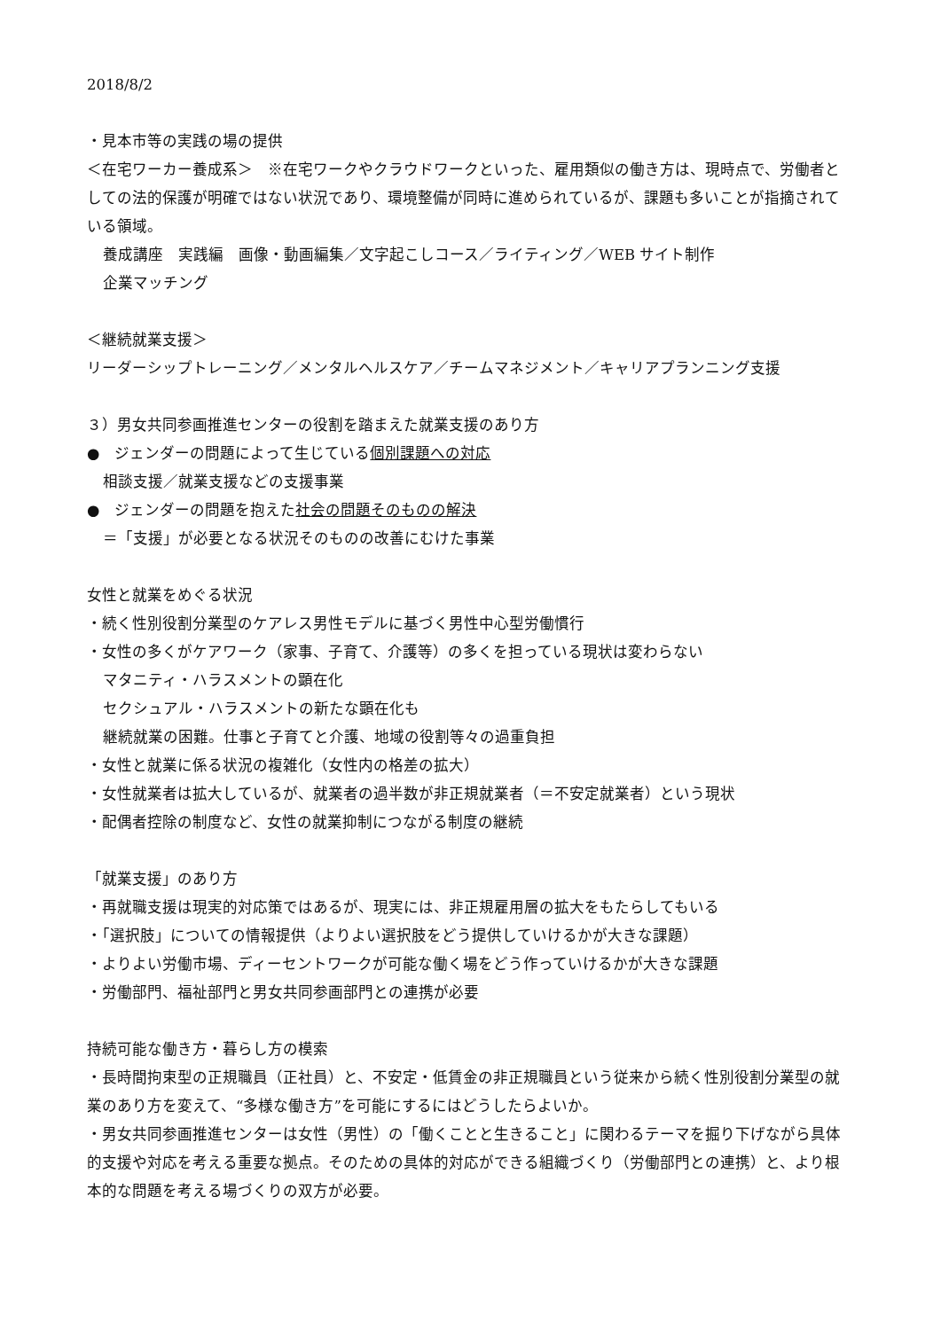2018/8/2
・見本市等の実践の場の提供
＜在宅ワーカー養成系＞　※在宅ワークやクラウドワークといった、雇用類似の働き方は、現時点で、労働者としての法的保護が明確ではない状況であり、環境整備が同時に進められているが、課題も多いことが指摘されている領域。
養成講座　実践編　画像・動画編集／文字起こしコース／ライティング／WEB サイト制作
企業マッチング
＜継続就業支援＞
リーダーシップトレーニング／メンタルヘルスケア／チームマネジメント／キャリアプランニング支援
３）男女共同参画推進センターの役割を踏まえた就業支援のあり方
●　ジェンダーの問題によって生じている個別課題への対応
相談支援／就業支援などの支援事業
●　ジェンダーの問題を抱えた社会の問題そのものの解決
＝「支援」が必要となる状況そのものの改善にむけた事業
女性と就業をめぐる状況
・続く性別役割分業型のケアレス男性モデルに基づく男性中心型労働慣行
・女性の多くがケアワーク（家事、子育て、介護等）の多くを担っている現状は変わらない
マタニティ・ハラスメントの顕在化
セクシュアル・ハラスメントの新たな顕在化も
継続就業の困難。仕事と子育てと介護、地域の役割等々の過重負担
・女性と就業に係る状況の複雑化（女性内の格差の拡大）
・女性就業者は拡大しているが、就業者の過半数が非正規就業者（＝不安定就業者）という現状
・配偶者控除の制度など、女性の就業抑制につながる制度の継続
「就業支援」のあり方
・再就職支援は現実的対応策ではあるが、現実には、非正規雇用層の拡大をもたらしてもいる
・「選択肢」についての情報提供（よりよい選択肢をどう提供していけるかが大きな課題）
・よりよい労働市場、ディーセントワークが可能な働く場をどう作っていけるかが大きな課題
・労働部門、福祉部門と男女共同参画部門との連携が必要
持続可能な働き方・暮らし方の模索
・長時間拘束型の正規職員（正社員）と、不安定・低賃金の非正規職員という従来から続く性別役割分業型の就業のあり方を変えて、“多様な働き方”を可能にするにはどうしたらよいか。
・男女共同参画推進センターは女性（男性）の「働くことと生きること」に関わるテーマを掘り下げながら具体的支援や対応を考える重要な拠点。そのための具体的対応ができる組織づくり（労働部門との連携）と、より根本的な問題を考える場づくりの双方が必要。